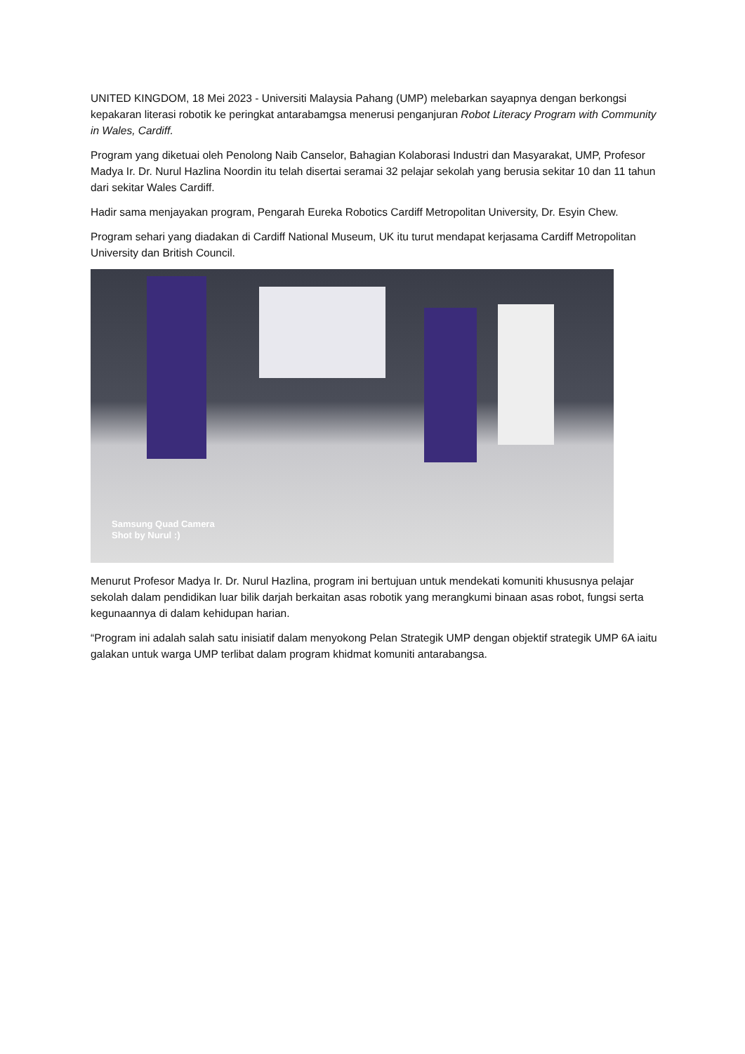UNITED KINGDOM, 18 Mei 2023 - Universiti Malaysia Pahang (UMP) melebarkan sayapnya dengan berkongsi kepakaran literasi robotik ke peringkat antarabamgsa menerusi penganjuran Robot Literacy Program with Community in Wales, Cardiff.
Program yang diketuai oleh Penolong Naib Canselor, Bahagian Kolaborasi Industri dan Masyarakat, UMP, Profesor Madya Ir. Dr. Nurul Hazlina Noordin itu telah disertai seramai 32 pelajar sekolah yang berusia sekitar 10 dan 11 tahun dari sekitar Wales Cardiff.
Hadir sama menjayakan program, Pengarah Eureka Robotics Cardiff Metropolitan University, Dr. Esyin Chew.
Program sehari yang diadakan di Cardiff National Museum, UK itu turut mendapat kerjasama Cardiff Metropolitan University dan British Council.
Samsung Quad Camera
Shot by Nurul :)
Menurut Profesor Madya Ir. Dr. Nurul Hazlina, program ini bertujuan untuk mendekati komuniti khususnya pelajar sekolah dalam pendidikan luar bilik darjah berkaitan asas robotik yang merangkumi binaan asas robot, fungsi serta kegunaannya di dalam kehidupan harian.
“Program ini adalah salah satu inisiatif dalam menyokong Pelan Strategik UMP dengan objektif strategik UMP 6A iaitu galakan untuk warga UMP terlibat dalam program khidmat komuniti antarabangsa.